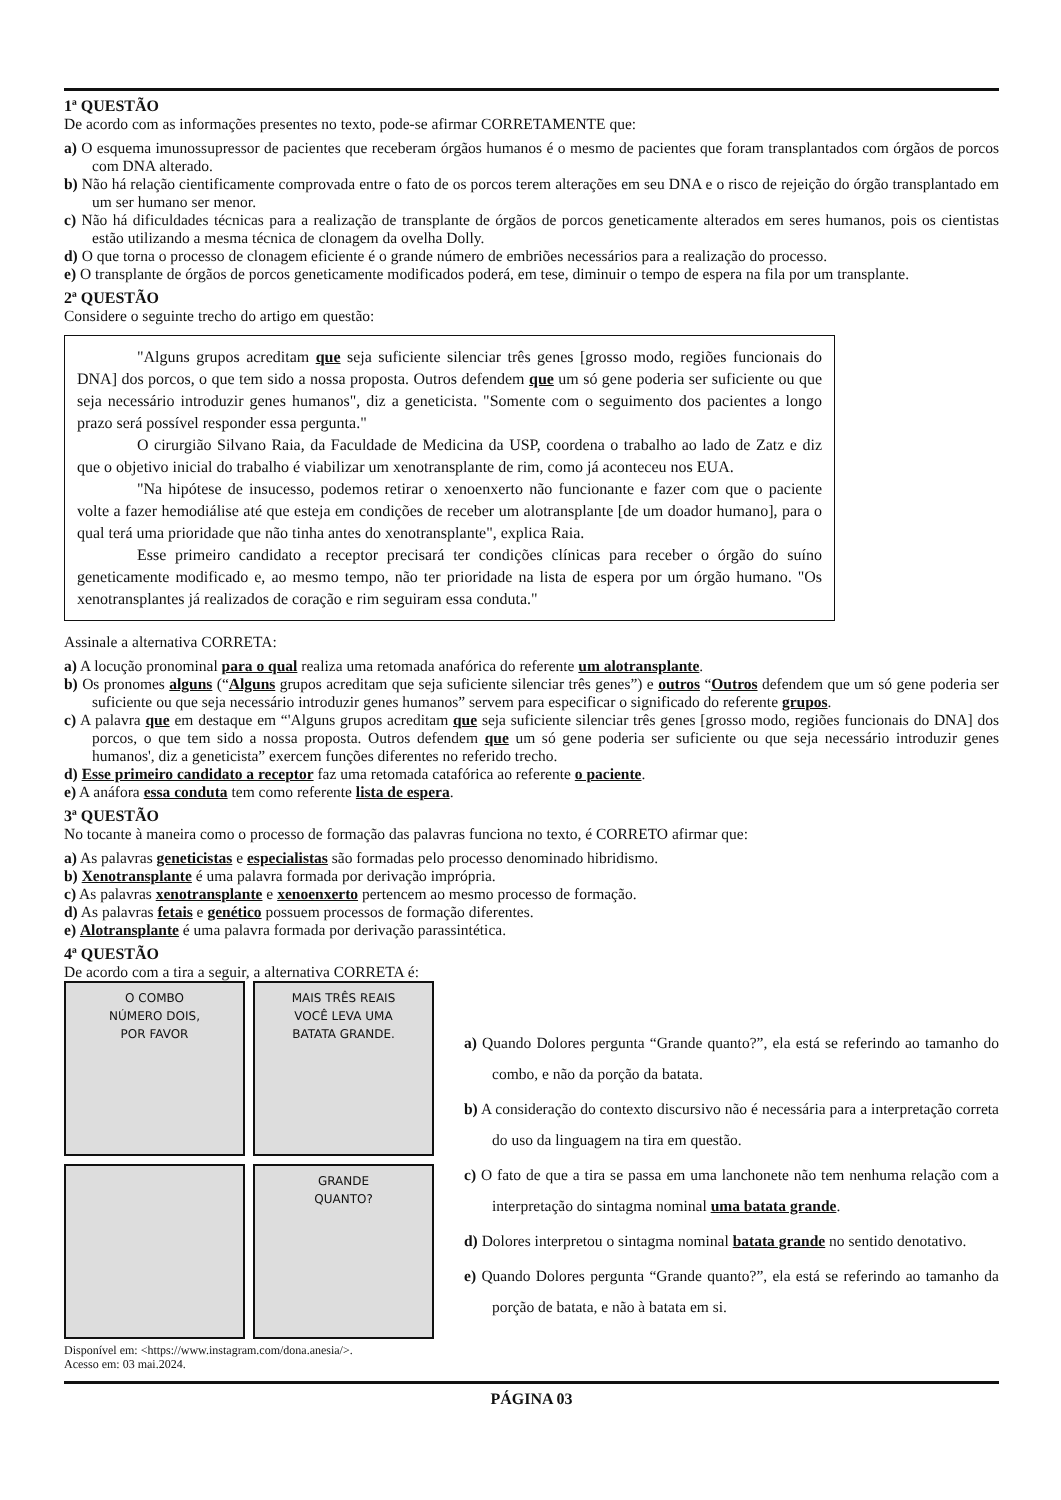1ª QUESTÃO
De acordo com as informações presentes no texto, pode-se afirmar CORRETAMENTE que:
a) O esquema imunossupressor de pacientes que receberam órgãos humanos é o mesmo de pacientes que foram transplantados com órgãos de porcos com DNA alterado.
b) Não há relação cientificamente comprovada entre o fato de os porcos terem alterações em seu DNA e o risco de rejeição do órgão transplantado em um ser humano ser menor.
c) Não há dificuldades técnicas para a realização de transplante de órgãos de porcos geneticamente alterados em seres humanos, pois os cientistas estão utilizando a mesma técnica de clonagem da ovelha Dolly.
d) O que torna o processo de clonagem eficiente é o grande número de embriões necessários para a realização do processo.
e) O transplante de órgãos de porcos geneticamente modificados poderá, em tese, diminuir o tempo de espera na fila por um transplante.
2ª QUESTÃO
Considere o seguinte trecho do artigo em questão:
"Alguns grupos acreditam que seja suficiente silenciar três genes [grosso modo, regiões funcionais do DNA] dos porcos, o que tem sido a nossa proposta. Outros defendem que um só gene poderia ser suficiente ou que seja necessário introduzir genes humanos", diz a geneticista. "Somente com o seguimento dos pacientes a longo prazo será possível responder essa pergunta."
O cirurgião Silvano Raia, da Faculdade de Medicina da USP, coordena o trabalho ao lado de Zatz e diz que o objetivo inicial do trabalho é viabilizar um xenotransplante de rim, como já aconteceu nos EUA.
"Na hipótese de insucesso, podemos retirar o xenoenxerto não funcionante e fazer com que o paciente volte a fazer hemodiálise até que esteja em condições de receber um alotransplante [de um doador humano], para o qual terá uma prioridade que não tinha antes do xenotransplante", explica Raia.
Esse primeiro candidato a receptor precisará ter condições clínicas para receber o órgão do suíno geneticamente modificado e, ao mesmo tempo, não ter prioridade na lista de espera por um órgão humano. "Os xenotransplantes já realizados de coração e rim seguiram essa conduta."
Assinale a alternativa CORRETA:
a) A locução pronominal para o qual realiza uma retomada anafórica do referente um alotransplante.
b) Os pronomes alguns (“Alguns grupos acreditam que seja suficiente silenciar três genes”) e outros “Outros defendem que um só gene poderia ser suficiente ou que seja necessário introduzir genes humanos” servem para especificar o significado do referente grupos.
c) A palavra que em destaque em “'Alguns grupos acreditam que seja suficiente silenciar três genes [grosso modo, regiões funcionais do DNA] dos porcos, o que tem sido a nossa proposta. Outros defendem que um só gene poderia ser suficiente ou que seja necessário introduzir genes humanos', diz a geneticista” exercem funções diferentes no referido trecho.
d) Esse primeiro candidato a receptor faz uma retomada catafórica ao referente o paciente.
e) A anáfora essa conduta tem como referente lista de espera.
3ª QUESTÃO
No tocante à maneira como o processo de formação das palavras funciona no texto, é CORRETO afirmar que:
a) As palavras geneticistas e especialistas são formadas pelo processo denominado hibridismo.
b) Xenotransplante é uma palavra formada por derivação imprópria.
c) As palavras xenotransplante e xenoenxerto pertencem ao mesmo processo de formação.
d) As palavras fetais e genético possuem processos de formação diferentes.
e) Alotransplante é uma palavra formada por derivação parassintética.
4ª QUESTÃO
De acordo com a tira a seguir, a alternativa CORRETA é:
O COMBO
NÚMERO DOIS,
POR FAVOR
MAIS TRÊS REAIS
VOCÊ LEVA UMA
BATATA GRANDE.
GRANDE
QUANTO?
Disponível em: <https://www.instagram.com/dona.anesia/>.
Acesso em: 03 mai.2024.
a) Quando Dolores pergunta “Grande quanto?”, ela está se referindo ao tamanho do combo, e não da porção da batata.
b) A consideração do contexto discursivo não é necessária para a interpretação correta do uso da linguagem na tira em questão.
c) O fato de que a tira se passa em uma lanchonete não tem nenhuma relação com a interpretação do sintagma nominal uma batata grande.
d) Dolores interpretou o sintagma nominal batata grande no sentido denotativo.
e) Quando Dolores pergunta “Grande quanto?”, ela está se referindo ao tamanho da porção de batata, e não à batata em si.
PÁGINA 03